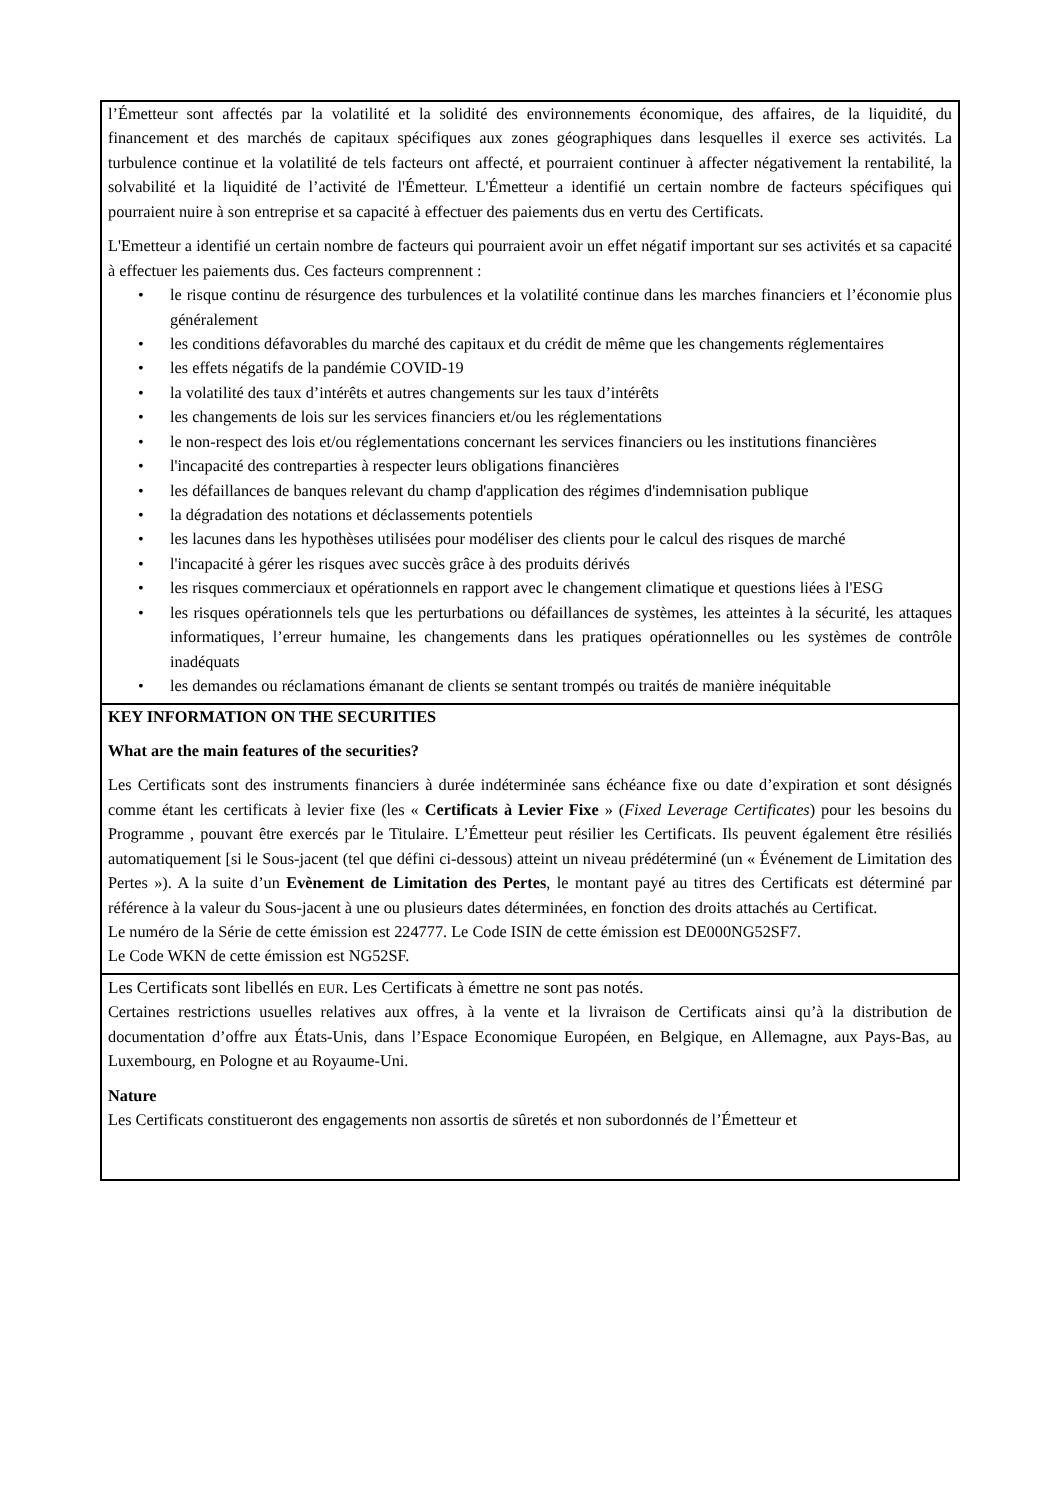| l’Émetteur sont affectés par la volatilité et la solidité des environnements économique, des affaires, de la liquidité, du financement et des marchés de capitaux spécifiques aux zones géographiques dans lesquelles il exerce ses activités. La turbulence continue et la volatilité de tels facteurs ont affecté, et pourraient continuer à affecter négativement la rentabilité, la solvabilité et la liquidité de l’activité de l'Émetteur. L'Émetteur a identifié un certain nombre de facteurs spécifiques qui pourraient nuire à son entreprise et sa capacité à effectuer des paiements dus en vertu des Certificats. L'Emetteur a identifié un certain nombre de facteurs qui pourraient avoir un effet négatif important sur ses activités et sa capacité à effectuer les paiements dus. Ces facteurs comprennent : • le risque continu de résurgence des turbulences et la volatilité continue dans les marches financiers et l’économie plus généralement • les conditions défavorables du marché des capitaux et du crédit de même que les changements réglementaires • les effets négatifs de la pandémie COVID-19 • la volatilité des taux d’intérêts et autres changements sur les taux d’intérêts • les changements de lois sur les services financiers et/ou les réglementations • le non-respect des lois et/ou réglementations concernant les services financiers ou les institutions financières • l'incapacité des contreparties à respecter leurs obligations financières • les défaillances de banques relevant du champ d'application des régimes d'indemnisation publique • la dégradation des notations et déclassements potentiels • les lacunes dans les hypothèses utilisées pour modéliser des clients pour le calcul des risques de marché • l'incapacité à gérer les risques avec succès grâce à des produits dérivés • les risques commerciaux et opérationnels en rapport avec le changement climatique et questions liées à l'ESG • les risques opérationnels tels que les perturbations ou défaillances de systèmes, les atteintes à la sécurité, les attaques informatiques, l’erreur humaine, les changements dans les pratiques opérationnelles ou les systèmes de contrôle inadéquats • les demandes ou réclamations émanant de clients se sentant trompés ou traités de manière inéquitable |
| KEY INFORMATION ON THE SECURITIES What are the main features of the securities? Les Certificats sont des instruments financiers à durée indéterminée sans échéance fixe ou date d’expiration et sont désignés comme étant les certificats à levier fixe (les « Certificats à Levier Fixe » ( Fixed Leverage Certificates ) pour les besoins du Programme , pouvant être exercés par le Titulaire. L’Émetteur peut résilier les Certificats. Ils peuvent également être résiliés automatiquement [si le Sous-jacent (tel que défini ci-dessous) atteint un niveau prédéterminé (un « Événement de Limitation des Pertes »). A la suite d’un Evènement de Limitation des Pertes , le montant payé au titres des Certificats est déterminé par référence à la valeur du Sous-jacent à une ou plusieurs dates déterminées, en fonction des droits attachés au Certificat. Le numéro de la Série de cette émission est 224777. Le Code ISIN de cette émission est DE000NG52SF7. Le Code WKN de cette émission est NG52SF. |
| Les Certificats sont libellés en EUR . Les Certificats à émettre ne sont pas notés. Certaines restrictions usuelles relatives aux offres, à la vente et la livraison de Certificats ainsi qu’à la distribution de documentation d’offre aux États-Unis, dans l’Espace Economique Européen, en Belgique, en Allemagne, aux Pays-Bas, au Luxembourg, en Pologne et au Royaume-Uni. Nature Les Certificats constitueront des engagements non assortis de sûretés et non subordonnés de l’Émetteur et |